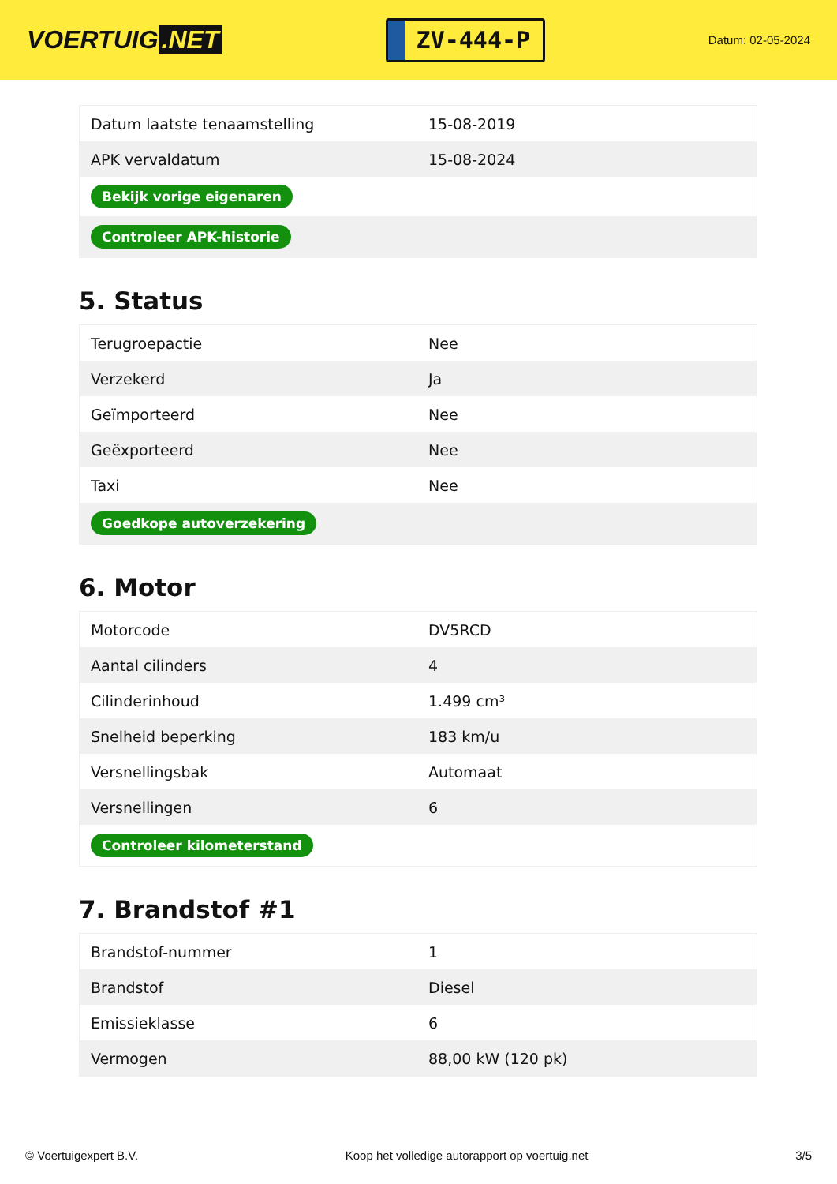VOERTUIG.NET
ZV-444-P
Datum: 02-05-2024
| Datum laatste tenaamstelling | 15-08-2019 |
| APK vervaldatum | 15-08-2024 |
| Bekijk vorige eigenaren | |
| Controleer APK-historie | |
5. Status
| Terugroepactie | Nee |
| Verzekerd | Ja |
| Geïmporteerd | Nee |
| Geëxporteerd | Nee |
| Taxi | Nee |
| Goedkope autoverzekering | |
6. Motor
| Motorcode | DV5RCD |
| Aantal cilinders | 4 |
| Cilinderinhoud | 1.499 cm³ |
| Snelheid beperking | 183 km/u |
| Versnellingsbak | Automaat |
| Versnellingen | 6 |
| Controleer kilometerstand | |
7. Brandstof #1
| Brandstof-nummer | 1 |
| Brandstof | Diesel |
| Emissieklasse | 6 |
| Vermogen | 88,00 kW (120 pk) |
© Voertuigexpert B.V. Koop het volledige autorapport op voertuig.net 3/5